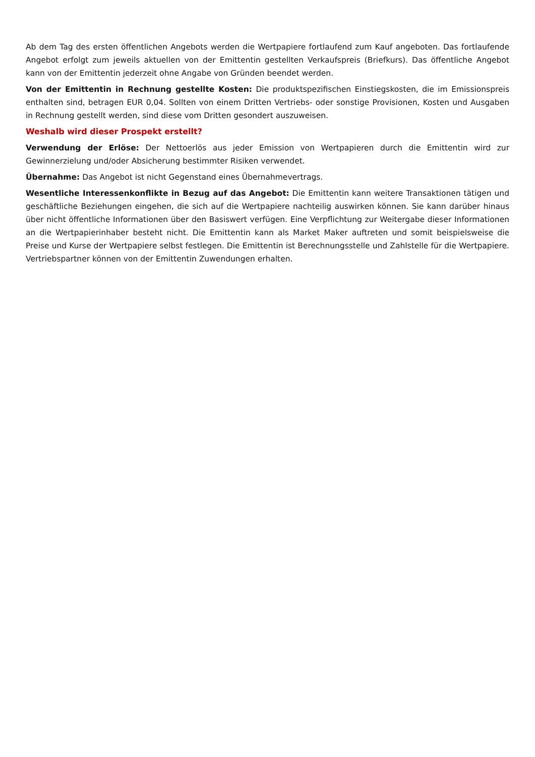Ab dem Tag des ersten öffentlichen Angebots werden die Wertpapiere fortlaufend zum Kauf angeboten. Das fortlaufende Angebot erfolgt zum jeweils aktuellen von der Emittentin gestellten Verkaufspreis (Briefkurs). Das öffentliche Angebot kann von der Emittentin jederzeit ohne Angabe von Gründen beendet werden.
Von der Emittentin in Rechnung gestellte Kosten: Die produktspezifischen Einstiegskosten, die im Emissionspreis enthalten sind, betragen EUR 0,04. Sollten von einem Dritten Vertriebs- oder sonstige Provisionen, Kosten und Ausgaben in Rechnung gestellt werden, sind diese vom Dritten gesondert auszuweisen.
Weshalb wird dieser Prospekt erstellt?
Verwendung der Erlöse: Der Nettoerlös aus jeder Emission von Wertpapieren durch die Emittentin wird zur Gewinnerzielung und/oder Absicherung bestimmter Risiken verwendet.
Übernahme: Das Angebot ist nicht Gegenstand eines Übernahmevertrags.
Wesentliche Interessenkonflikte in Bezug auf das Angebot: Die Emittentin kann weitere Transaktionen tätigen und geschäftliche Beziehungen eingehen, die sich auf die Wertpapiere nachteilig auswirken können. Sie kann darüber hinaus über nicht öffentliche Informationen über den Basiswert verfügen. Eine Verpflichtung zur Weitergabe dieser Informationen an die Wertpapierinhaber besteht nicht. Die Emittentin kann als Market Maker auftreten und somit beispielsweise die Preise und Kurse der Wertpapiere selbst festlegen. Die Emittentin ist Berechnungsstelle und Zahlstelle für die Wertpapiere. Vertriebspartner können von der Emittentin Zuwendungen erhalten.